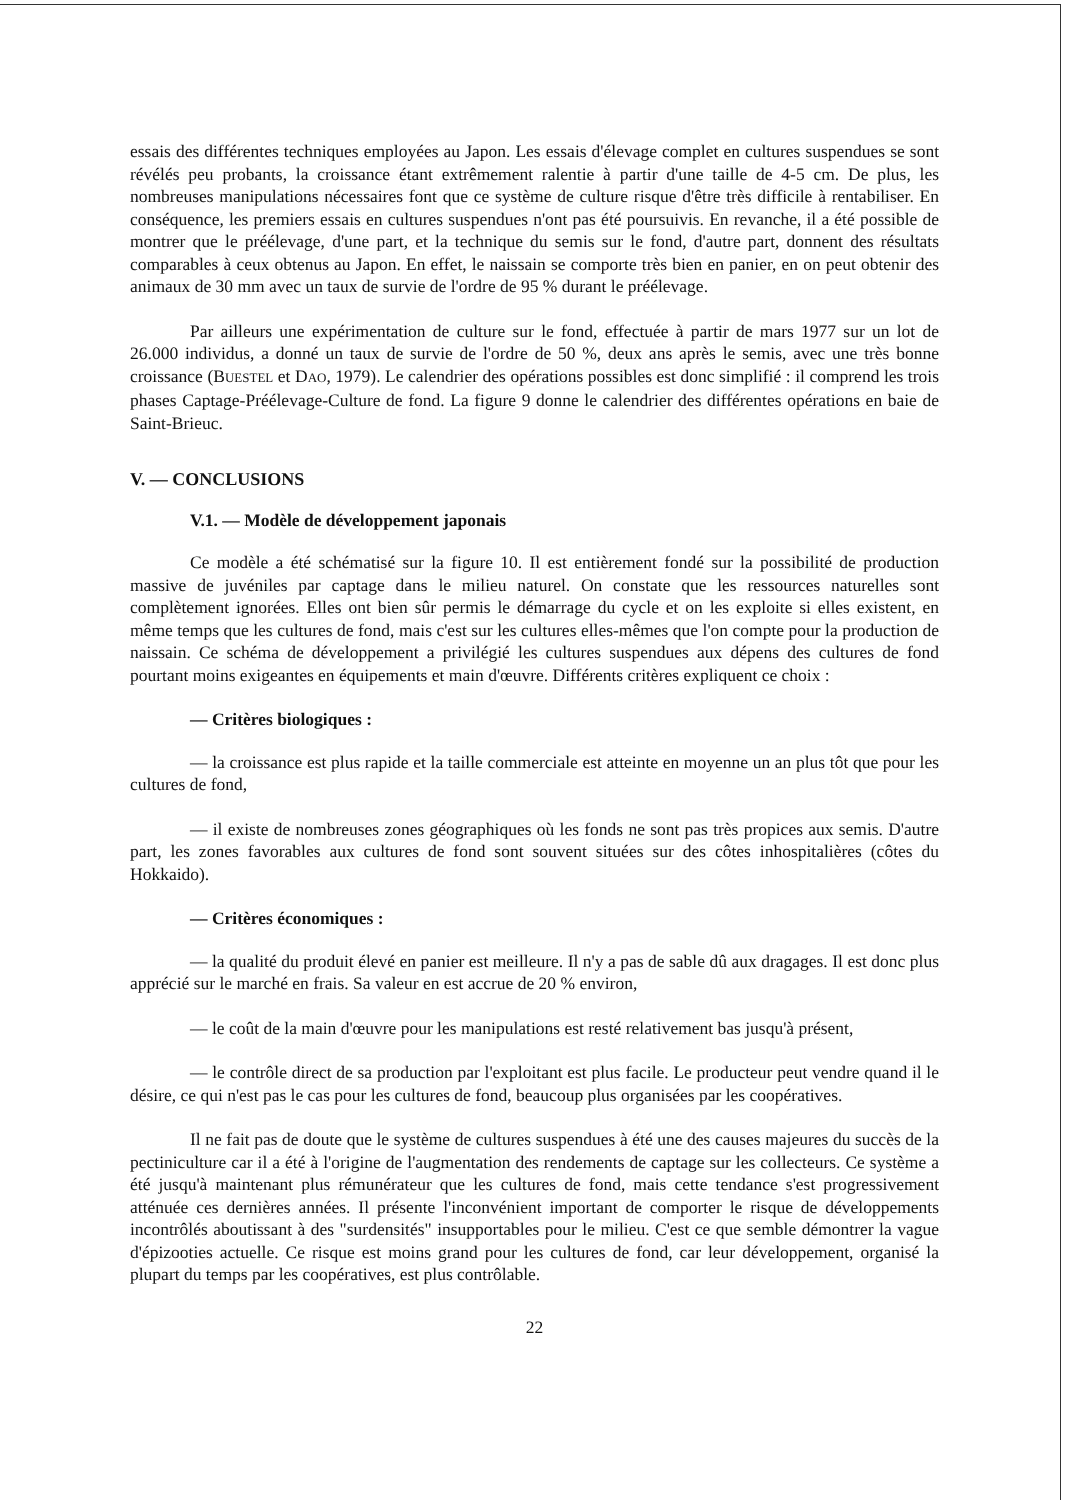essais des différentes techniques employées au Japon. Les essais d'élevage complet en cultures suspendues se sont révélés peu probants, la croissance étant extrêmement ralentie à partir d'une taille de 4-5 cm. De plus, les nombreuses manipulations nécessaires font que ce système de culture risque d'être très difficile à rentabiliser. En conséquence, les premiers essais en cultures suspendues n'ont pas été poursuivis. En revanche, il a été possible de montrer que le préélevage, d'une part, et la technique du semis sur le fond, d'autre part, donnent des résultats comparables à ceux obtenus au Japon. En effet, le naissain se comporte très bien en panier, en on peut obtenir des animaux de 30 mm avec un taux de survie de l'ordre de 95 % durant le préélevage.
Par ailleurs une expérimentation de culture sur le fond, effectuée à partir de mars 1977 sur un lot de 26.000 individus, a donné un taux de survie de l'ordre de 50 %, deux ans après le semis, avec une très bonne croissance (BUESTEL et DAO, 1979). Le calendrier des opérations possibles est donc simplifié : il comprend les trois phases Captage-Préélevage-Culture de fond. La figure 9 donne le calendrier des différentes opérations en baie de Saint-Brieuc.
V. — CONCLUSIONS
V.1. — Modèle de développement japonais
Ce modèle a été schématisé sur la figure 10. Il est entièrement fondé sur la possibilité de production massive de juvéniles par captage dans le milieu naturel. On constate que les ressources naturelles sont complètement ignorées. Elles ont bien sûr permis le démarrage du cycle et on les exploite si elles existent, en même temps que les cultures de fond, mais c'est sur les cultures elles-mêmes que l'on compte pour la production de naissain. Ce schéma de développement a privilégié les cultures suspendues aux dépens des cultures de fond pourtant moins exigeantes en équipements et main d'œuvre. Différents critères expliquent ce choix :
— Critères biologiques :
— la croissance est plus rapide et la taille commerciale est atteinte en moyenne un an plus tôt que pour les cultures de fond,
— il existe de nombreuses zones géographiques où les fonds ne sont pas très propices aux semis. D'autre part, les zones favorables aux cultures de fond sont souvent situées sur des côtes inhospitalières (côtes du Hokkaido).
— Critères économiques :
— la qualité du produit élevé en panier est meilleure. Il n'y a pas de sable dû aux dragages. Il est donc plus apprécié sur le marché en frais. Sa valeur en est accrue de 20 % environ,
— le coût de la main d'œuvre pour les manipulations est resté relativement bas jusqu'à présent,
— le contrôle direct de sa production par l'exploitant est plus facile. Le producteur peut vendre quand il le désire, ce qui n'est pas le cas pour les cultures de fond, beaucoup plus organisées par les coopératives.
Il ne fait pas de doute que le système de cultures suspendues à été une des causes majeures du succès de la pectiniculture car il a été à l'origine de l'augmentation des rendements de captage sur les collecteurs. Ce système a été jusqu'à maintenant plus rémunérateur que les cultures de fond, mais cette tendance s'est progressivement atténuée ces dernières années. Il présente l'inconvénient important de comporter le risque de développements incontrôlés aboutissant à des "surdensités" insupportables pour le milieu. C'est ce que semble démontrer la vague d'épizooties actuelle. Ce risque est moins grand pour les cultures de fond, car leur développement, organisé la plupart du temps par les coopératives, est plus contrôlable.
22